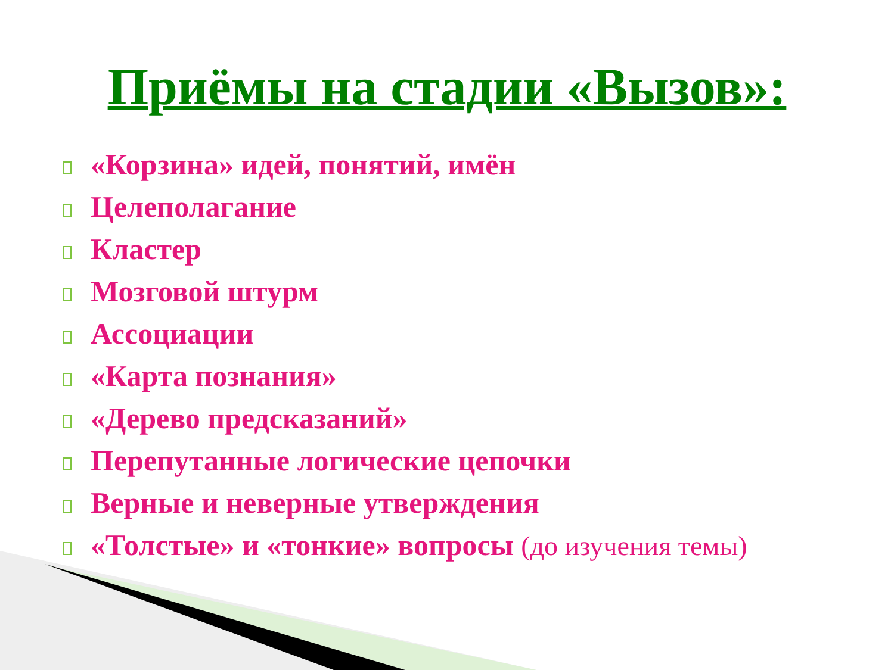Приёмы на стадии «Вызов»:
«Корзина» идей, понятий, имён
Целеполагание
Кластер
Мозговой штурм
Ассоциации
«Карта познания»
«Дерево предсказаний»
Перепутанные логические цепочки
Верные и неверные утверждения
«Толстые» и «тонкие» вопросы (до изучения темы)